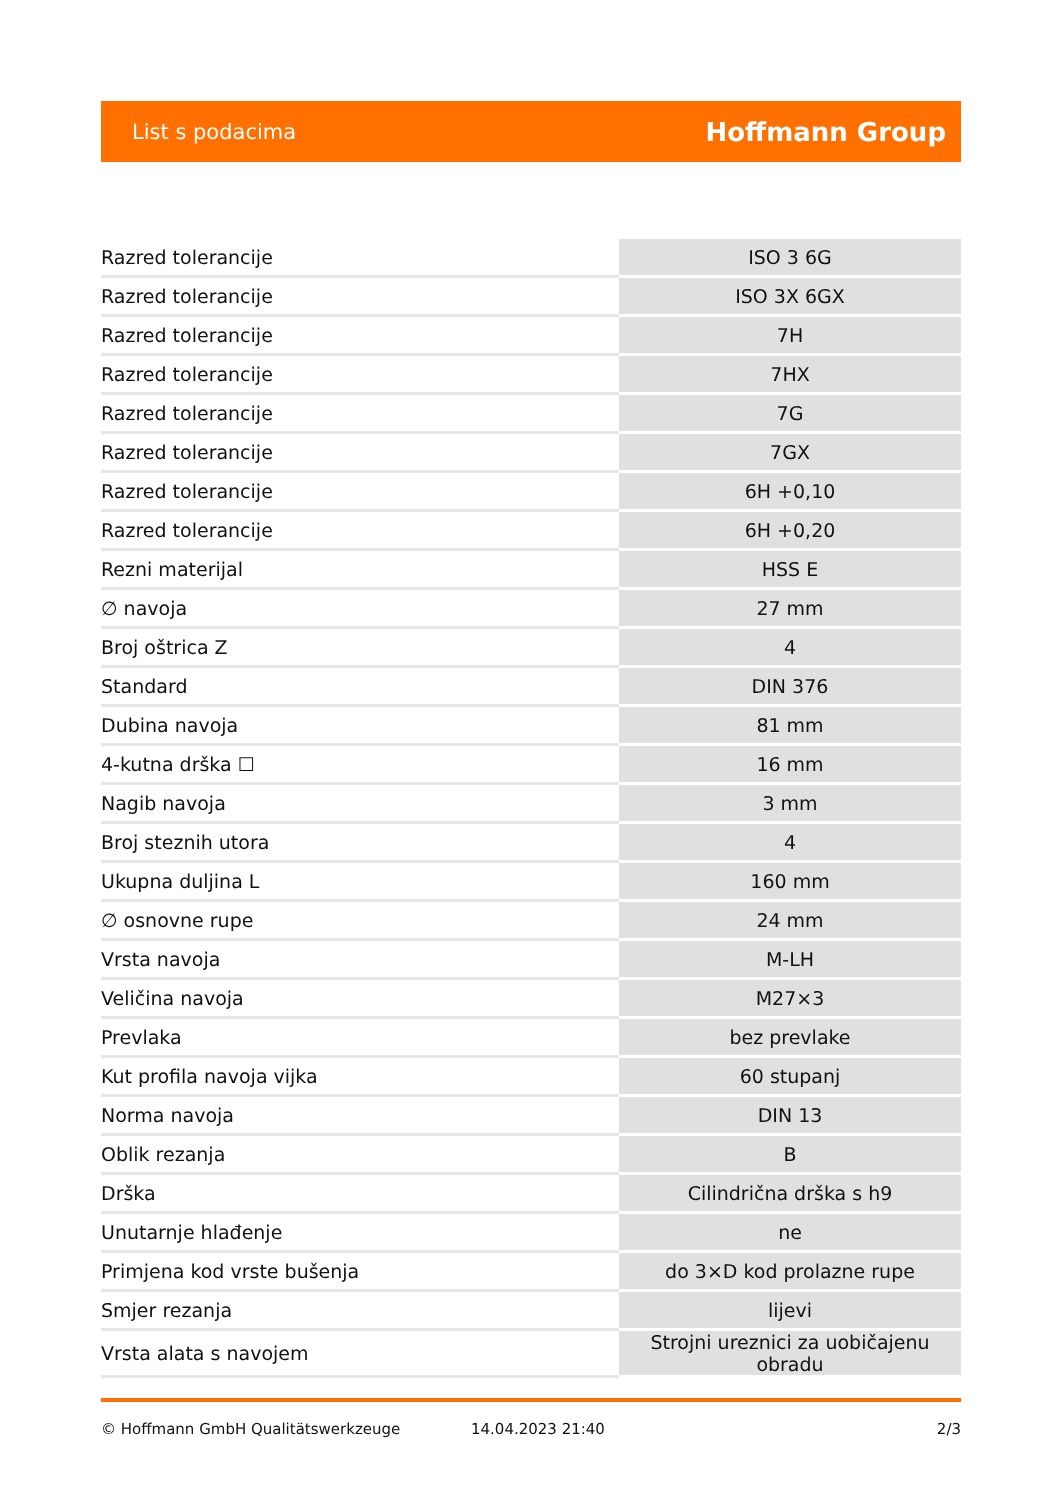List s podacima Hoffmann Group
| Razred tolerancije | ISO 3 6G |
| Razred tolerancije | ISO 3X 6GX |
| Razred tolerancije | 7H |
| Razred tolerancije | 7HX |
| Razred tolerancije | 7G |
| Razred tolerancije | 7GX |
| Razred tolerancije | 6H +0,10 |
| Razred tolerancije | 6H +0,20 |
| Rezni materijal | HSS E |
| ∅ navoja | 27 mm |
| Broj oštrica Z | 4 |
| Standard | DIN 376 |
| Dubina navoja | 81 mm |
| 4-kutna drška ☐ | 16 mm |
| Nagib navoja | 3 mm |
| Broj steznih utora | 4 |
| Ukupna duljina L | 160 mm |
| ∅ osnovne rupe | 24 mm |
| Vrsta navoja | M-LH |
| Veličina navoja | M27×3 |
| Prevlaka | bez prevlake |
| Kut profila navoja vijka | 60 stupanj |
| Norma navoja | DIN 13 |
| Oblik rezanja | B |
| Drška | Cilindrična drška s h9 |
| Unutarnje hlađenje | ne |
| Primjena kod vrste bušenja | do 3×D kod prolazne rupe |
| Smjer rezanja | lijevi |
| Vrsta alata s navojem | Strojni ureznici za uobičajenu obradu |
© Hoffmann GmbH Qualitätswerkzeuge 14.04.2023 21:40 2/3